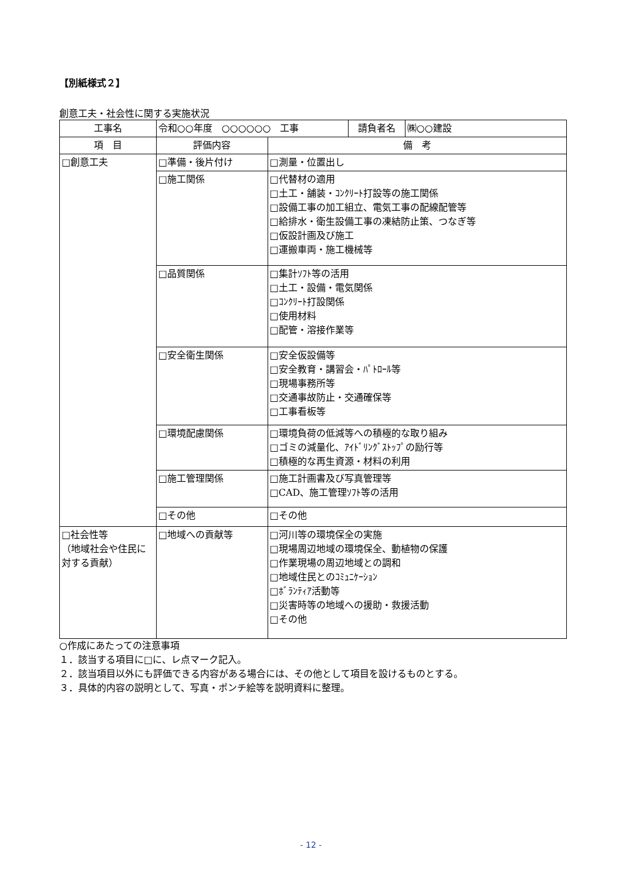【別紙様式２】
創意工夫・社会性に関する実施状況
| 工事名 | / 令和○○年度 ○○○○○○ 工事 / 請負者名 / ㈱○○建設 / | |
| 項 目 | 評価内容 | 備 考 |
| □創意工夫 | □準備・後片付け | □測量・位置出し |
| | □施工関係 | □代替材の適用 □土工・舗装・ｺﾝｸﾘｰﾄ打設等の施工関係 □設備工事の加工組立、電気工事の配線配管等 □給排水・衛生設備工事の凍結防止策、つなぎ等 □仮設計画及び施工 □運搬車両・施工機械等 |
| | □品質関係 | □集計ｿﾌﾄ等の活用 □土工・設備・電気関係 □ｺﾝｸﾘｰﾄ打設関係 □使用材料 □配管・溶接作業等 |
| | □安全衛生関係 | □安全仮設備等 □安全教育・講習会・ﾊﾟﾄﾛｰﾙ等 □現場事務所等 □交通事故防止・交通確保等 □工事看板等 |
| | □環境配慮関係 | □環境負荷の低減等への積極的な取り組み □ゴミの減量化、ｱｲﾄﾞﾘﾝｸﾞｽﾄｯﾌﾟの励行等 □積極的な再生資源・材料の利用 |
| | □施工管理関係 | □施工計画書及び写真管理等 □CAD、施工管理ｿﾌﾄ等の活用 |
| | □その他 | □その他 |
| □社会性等 （地域社会や住民に対する貢献） | □地域への貢献等 | □河川等の環境保全の実施 □現場周辺地域の環境保全、動植物の保護 □作業現場の周辺地域との調和 □地域住民とのｺﾐｭﾆｹｰｼｮﾝ □ﾎﾞﾗﾝﾃｨｱ活動等 □災害時等の地域への援助・救援活動 □その他 |
○作成にあたっての注意事項
１．該当する項目に□に、レ点マーク記入。
２．該当項目以外にも評価できる内容がある場合には、その他として項目を設けるものとする。
３．具体的内容の説明として、写真・ポンチ絵等を説明資料に整理。
- 12 -